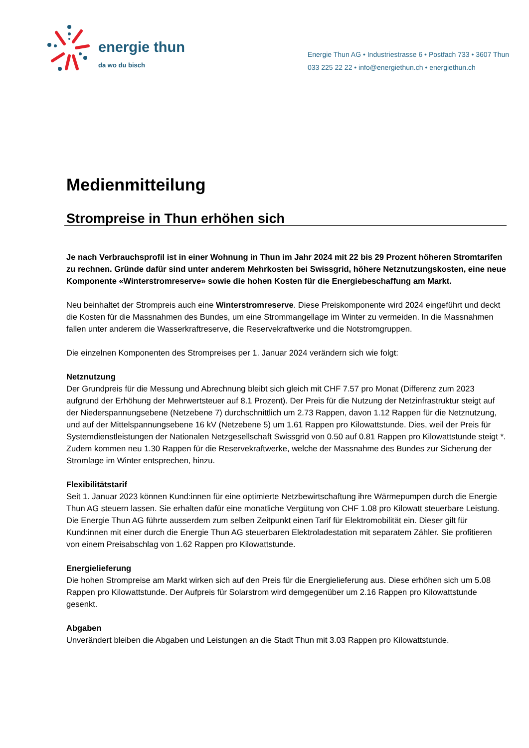energie thun
da wo du bisch
Energie Thun AG • Industriestrasse 6 • Postfach 733 • 3607 Thun
033 225 22 22 • info@energiethun.ch • energiethun.ch
Medienmitteilung
Strompreise in Thun erhöhen sich
Je nach Verbrauchsprofil ist in einer Wohnung in Thun im Jahr 2024 mit 22 bis 29 Prozent höheren Stromtarifen zu rechnen. Gründe dafür sind unter anderem Mehrkosten bei Swissgrid, höhere Netznutzungskosten, eine neue Komponente «Winterstromreserve» sowie die hohen Kosten für die Energiebeschaffung am Markt.
Neu beinhaltet der Strompreis auch eine Winterstromreserve. Diese Preiskomponente wird 2024 eingeführt und deckt die Kosten für die Massnahmen des Bundes, um eine Strommangellage im Winter zu vermeiden. In die Massnahmen fallen unter anderem die Wasserkraftreserve, die Reservekraftwerke und die Notstromgruppen.
Die einzelnen Komponenten des Strompreises per 1. Januar 2024 verändern sich wie folgt:
Netznutzung
Der Grundpreis für die Messung und Abrechnung bleibt sich gleich mit CHF 7.57 pro Monat (Differenz zum 2023 aufgrund der Erhöhung der Mehrwertsteuer auf 8.1 Prozent). Der Preis für die Nutzung der Netzinfrastruktur steigt auf der Niederspannungsebene (Netzebene 7) durchschnittlich um 2.73 Rappen, davon 1.12 Rappen für die Netznutzung, und auf der Mittelspannungsebene 16 kV (Netzebene 5) um 1.61 Rappen pro Kilowattstunde. Dies, weil der Preis für Systemdienstleistungen der Nationalen Netzgesellschaft Swissgrid von 0.50 auf 0.81 Rappen pro Kilowattstunde steigt *. Zudem kommen neu 1.30 Rappen für die Reservekraftwerke, welche der Massnahme des Bundes zur Sicherung der Stromlage im Winter entsprechen, hinzu.
Flexibilitätstarif
Seit 1. Januar 2023 können Kund:innen für eine optimierte Netzbewirtschaftung ihre Wärmepumpen durch die Energie Thun AG steuern lassen. Sie erhalten dafür eine monatliche Vergütung von CHF 1.08 pro Kilowatt steuerbare Leistung. Die Energie Thun AG führte ausserdem zum selben Zeitpunkt einen Tarif für Elektromobilität ein. Dieser gilt für Kund:innen mit einer durch die Energie Thun AG steuerbaren Elektroladestation mit separatem Zähler. Sie profitieren von einem Preisabschlag von 1.62 Rappen pro Kilowattstunde.
Energielieferung
Die hohen Strompreise am Markt wirken sich auf den Preis für die Energielieferung aus. Diese erhöhen sich um 5.08 Rappen pro Kilowattstunde. Der Aufpreis für Solarstrom wird demgegenüber um 2.16 Rappen pro Kilowattstunde gesenkt.
Abgaben
Unverändert bleiben die Abgaben und Leistungen an die Stadt Thun mit 3.03 Rappen pro Kilowattstunde.